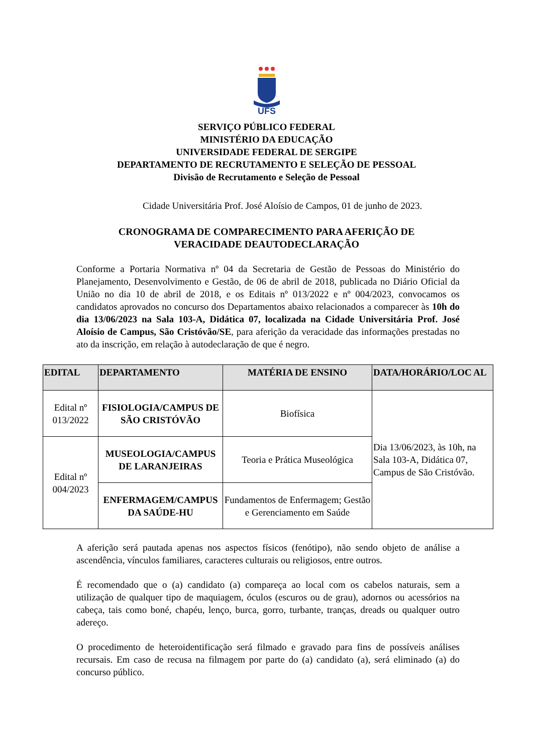UFS
SERVIÇO PÚBLICO FEDERAL
MINISTÉRIO DA EDUCAÇÃO
UNIVERSIDADE FEDERAL DE SERGIPE
DEPARTAMENTO DE RECRUTAMENTO E SELEÇÃO DE PESSOAL
Divisão de Recrutamento e Seleção de Pessoal
Cidade Universitária Prof. José Aloísio de Campos, 01 de junho de 2023.
CRONOGRAMA DE COMPARECIMENTO PARA AFERIÇÃO DE
VERACIDADE DEAUTODECLARAÇÃO
Conforme a Portaria Normativa nº 04 da Secretaria de Gestão de Pessoas do Ministério do Planejamento, Desenvolvimento e Gestão, de 06 de abril de 2018, publicada no Diário Oficial da União no dia 10 de abril de 2018, e os Editais nº 013/2022 e nº 004/2023, convocamos os candidatos aprovados no concurso dos Departamentos abaixo relacionados a comparecer às 10h do dia 13/06/2023 na Sala 103-A, Didática 07, localizada na Cidade Universitária Prof. José Aloísio de Campus, São Cristóvão/SE, para aferição da veracidade das informações prestadas no ato da inscrição, em relação à autodeclaração de que é negro.
| EDITAL | DEPARTAMENTO | MATÉRIA DE ENSINO | DATA/HORÁRIO/LOC AL |
| --- | --- | --- | --- |
| Edital nº 013/2022 | FISIOLOGIA/CAMPUS DE SÃO CRISTÓVÃO | Biofísica | Dia 13/06/2023, às 10h, na Sala 103-A, Didática 07, Campus de São Cristóvão. |
| Edital nº 004/2023 | MUSEOLOGIA/CAMPUS DE LARANJEIRAS | Teoria e Prática Museológica | |
| | ENFERMAGEM/CAMPUS DA SAÚDE-HU | Fundamentos de Enfermagem; Gestão e Gerenciamento em Saúde | |
A aferição será pautada apenas nos aspectos físicos (fenótipo), não sendo objeto de análise a ascendência, vínculos familiares, caracteres culturais ou religiosos, entre outros.
É recomendado que o (a) candidato (a) compareça ao local com os cabelos naturais, sem a utilização de qualquer tipo de maquiagem, óculos (escuros ou de grau), adornos ou acessórios na cabeça, tais como boné, chapéu, lenço, burca, gorro, turbante, tranças, dreads ou qualquer outro adereço.
O procedimento de heteroidentificação será filmado e gravado para fins de possíveis análises recursais. Em caso de recusa na filmagem por parte do (a) candidato (a), será eliminado (a) do concurso público.